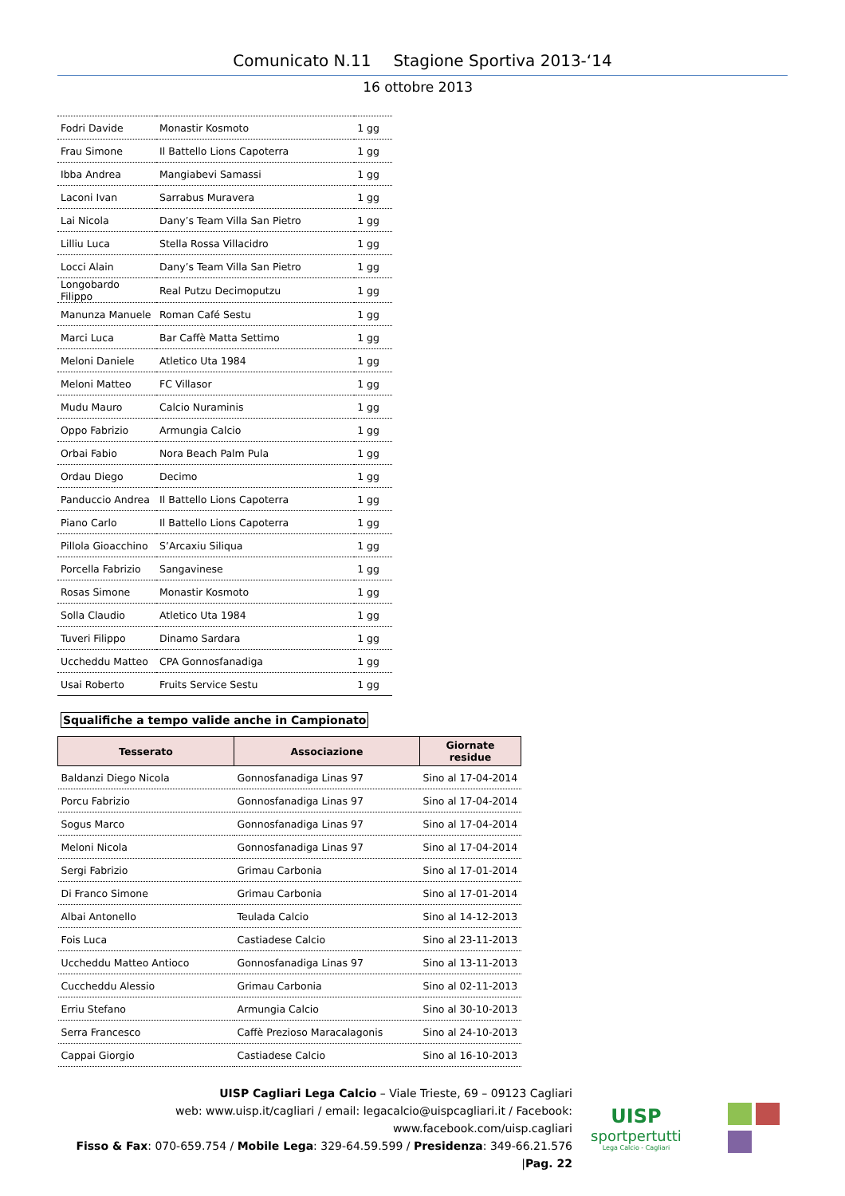Comunicato N.11 Stagione Sportiva 2013-‘14
16 ottobre 2013
| Fodri Davide | Monastir Kosmoto | 1 gg |
| Frau Simone | Il Battello Lions Capoterra | 1 gg |
| Ibba Andrea | Mangiabevi Samassi | 1 gg |
| Laconi Ivan | Sarrabus Muravera | 1 gg |
| Lai Nicola | Dany’s Team Villa San Pietro | 1 gg |
| Lilliu Luca | Stella Rossa Villacidro | 1 gg |
| Locci Alain | Dany’s Team Villa San Pietro | 1 gg |
| Longobardo Filippo | Real Putzu Decimoputzu | 1 gg |
| Manunza Manuele | Roman Café Sestu | 1 gg |
| Marci Luca | Bar Caffè Matta Settimo | 1 gg |
| Meloni Daniele | Atletico Uta 1984 | 1 gg |
| Meloni Matteo | FC Villasor | 1 gg |
| Mudu Mauro | Calcio Nuraminis | 1 gg |
| Oppo Fabrizio | Armungia Calcio | 1 gg |
| Orbai Fabio | Nora Beach Palm Pula | 1 gg |
| Ordau Diego | Decimo | 1 gg |
| Panduccio Andrea | Il Battello Lions Capoterra | 1 gg |
| Piano Carlo | Il Battello Lions Capoterra | 1 gg |
| Pillola Gioacchino | S’Arcaxiu Siliqua | 1 gg |
| Porcella Fabrizio | Sangavinese | 1 gg |
| Rosas Simone | Monastir Kosmoto | 1 gg |
| Solla Claudio | Atletico Uta 1984 | 1 gg |
| Tuveri Filippo | Dinamo Sardara | 1 gg |
| Uccheddu Matteo | CPA Gonnosfanadiga | 1 gg |
| Usai Roberto | Fruits Service Sestu | 1 gg |
Squalifiche a tempo valide anche in Campionato
| Tesserato | Associazione | Giornate residue |
| --- | --- | --- |
| Baldanzi Diego Nicola | Gonnosfanadiga Linas 97 | Sino al 17-04-2014 |
| Porcu Fabrizio | Gonnosfanadiga Linas 97 | Sino al 17-04-2014 |
| Sogus Marco | Gonnosfanadiga Linas 97 | Sino al 17-04-2014 |
| Meloni Nicola | Gonnosfanadiga Linas 97 | Sino al 17-04-2014 |
| Sergi Fabrizio | Grimau Carbonia | Sino al 17-01-2014 |
| Di Franco Simone | Grimau Carbonia | Sino al 17-01-2014 |
| Albai Antonello | Teulada Calcio | Sino al 14-12-2013 |
| Fois Luca | Castiadese Calcio | Sino al 23-11-2013 |
| Uccheddu Matteo Antioco | Gonnosfanadiga Linas 97 | Sino al 13-11-2013 |
| Cuccheddu Alessio | Grimau Carbonia | Sino al 02-11-2013 |
| Erriu Stefano | Armungia Calcio | Sino al 30-10-2013 |
| Serra Francesco | Caffè Prezioso Maracalagonis | Sino al 24-10-2013 |
| Cappai Giorgio | Castiadese Calcio | Sino al 16-10-2013 |
UISP Cagliari Lega Calcio – Viale Trieste, 69 – 09123 Cagliari
web: www.uisp.it/cagliari / email: legacalcio@uispcagliari.it / Facebook: www.facebook.com/uisp.cagliari
Fisso & Fax: 070-659.754 / Mobile Lega: 329-64.59.599 / Presidenza: 349-66.21.576 |Pag. 22
UISP
sportpertutti
Lega Calcio - Cagliari